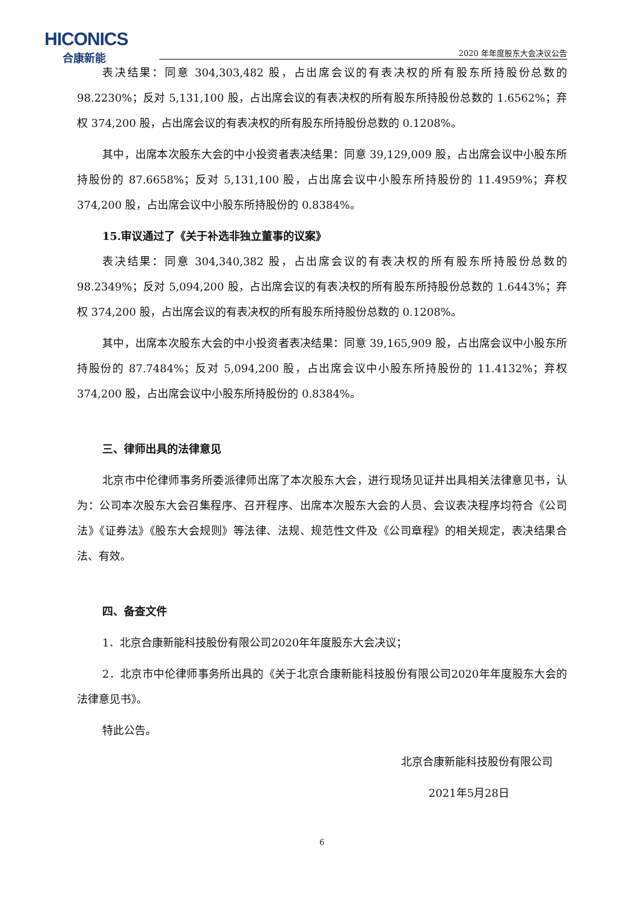HICONICS
合康新能
2020 年年度股东大会决议公告
表决结果：同意 304,303,482 股，占出席会议的有表决权的所有股东所持股份总数的 98.2230%；反对 5,131,100 股，占出席会议的有表决权的所有股东所持股份总数的 1.6562%；弃权 374,200 股，占出席会议的有表决权的所有股东所持股份总数的 0.1208%。
其中，出席本次股东大会的中小投资者表决结果：同意 39,129,009 股，占出席会议中小股东所持股份的 87.6658%；反对 5,131,100 股，占出席会议中小股东所持股份的 11.4959%；弃权 374,200 股，占出席会议中小股东所持股份的 0.8384%。
15.审议通过了《关于补选非独立董事的议案》
表决结果：同意 304,340,382 股，占出席会议的有表决权的所有股东所持股份总数的 98.2349%；反对 5,094,200 股，占出席会议的有表决权的所有股东所持股份总数的 1.6443%；弃权 374,200 股，占出席会议的有表决权的所有股东所持股份总数的 0.1208%。
其中，出席本次股东大会的中小投资者表决结果：同意 39,165,909 股，占出席会议中小股东所持股份的 87.7484%；反对 5,094,200 股，占出席会议中小股东所持股份的 11.4132%；弃权 374,200 股，占出席会议中小股东所持股份的 0.8384%。
三、律师出具的法律意见
北京市中伦律师事务所委派律师出席了本次股东大会，进行现场见证并出具相关法律意见书，认为：公司本次股东大会召集程序、召开程序、出席本次股东大会的人员、会议表决程序均符合《公司法》《证券法》《股东大会规则》等法律、法规、规范性文件及《公司章程》的相关规定，表决结果合法、有效。
四、备查文件
1．北京合康新能科技股份有限公司2020年年度股东大会决议；
2．北京市中伦律师事务所出具的《关于北京合康新能科技股份有限公司2020年年度股东大会的法律意见书》。
特此公告。
北京合康新能科技股份有限公司
2021年5月28日
6